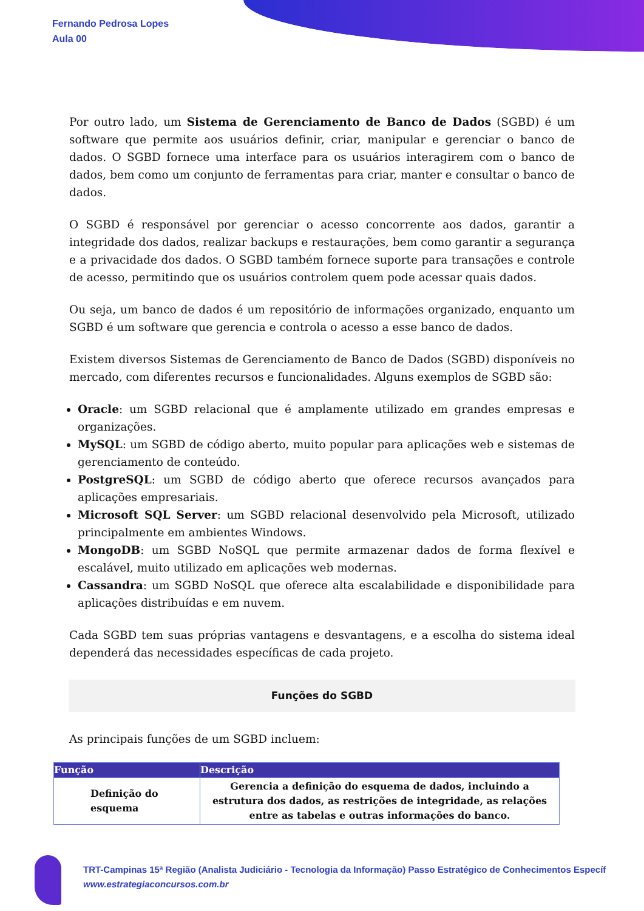Fernando Pedrosa Lopes
Aula 00
Por outro lado, um Sistema de Gerenciamento de Banco de Dados (SGBD) é um software que permite aos usuários definir, criar, manipular e gerenciar o banco de dados. O SGBD fornece uma interface para os usuários interagirem com o banco de dados, bem como um conjunto de ferramentas para criar, manter e consultar o banco de dados.
O SGBD é responsável por gerenciar o acesso concorrente aos dados, garantir a integridade dos dados, realizar backups e restaurações, bem como garantir a segurança e a privacidade dos dados. O SGBD também fornece suporte para transações e controle de acesso, permitindo que os usuários controlem quem pode acessar quais dados.
Ou seja, um banco de dados é um repositório de informações organizado, enquanto um SGBD é um software que gerencia e controla o acesso a esse banco de dados.
Existem diversos Sistemas de Gerenciamento de Banco de Dados (SGBD) disponíveis no mercado, com diferentes recursos e funcionalidades. Alguns exemplos de SGBD são:
Oracle: um SGBD relacional que é amplamente utilizado em grandes empresas e organizações.
MySQL: um SGBD de código aberto, muito popular para aplicações web e sistemas de gerenciamento de conteúdo.
PostgreSQL: um SGBD de código aberto que oferece recursos avançados para aplicações empresariais.
Microsoft SQL Server: um SGBD relacional desenvolvido pela Microsoft, utilizado principalmente em ambientes Windows.
MongoDB: um SGBD NoSQL que permite armazenar dados de forma flexível e escalável, muito utilizado em aplicações web modernas.
Cassandra: um SGBD NoSQL que oferece alta escalabilidade e disponibilidade para aplicações distribuídas e em nuvem.
Cada SGBD tem suas próprias vantagens e desvantagens, e a escolha do sistema ideal dependerá das necessidades específicas de cada projeto.
Funções do SGBD
As principais funções de um SGBD incluem:
| Função | Descrição |
| --- | --- |
| Definição do esquema | Gerencia a definição do esquema de dados, incluindo a estrutura dos dados, as restrições de integridade, as relações entre as tabelas e outras informações do banco. |
TRT-Campinas 15ª Região (Analista Judiciário - Tecnologia da Informação) Passo Estratégico de Conhecimentos Específ
www.estrategiaconcursos.com.br